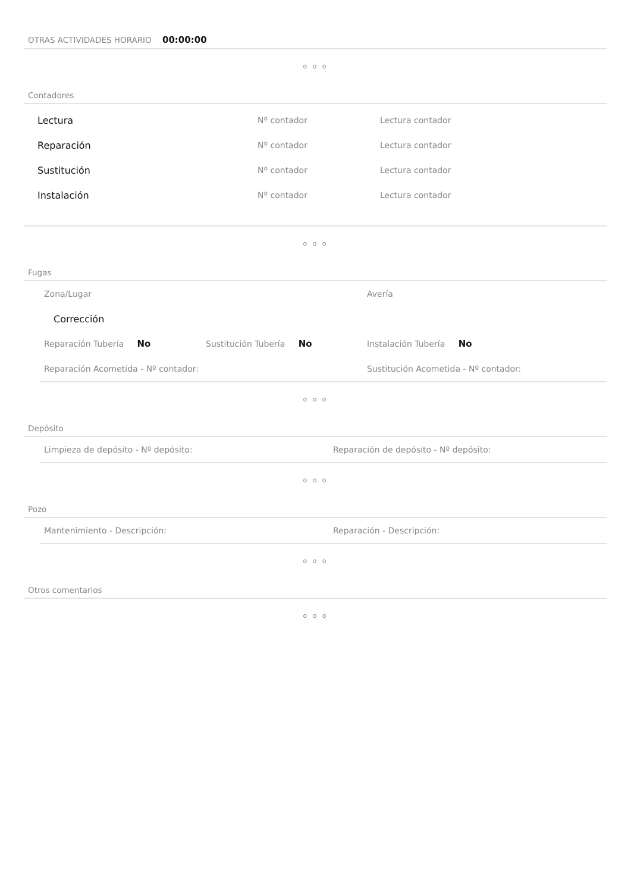OTRAS ACTIVIDADES HORARIO 00:00:00
o o o
Contadores
Lectura Nº contador Lectura contador
Reparación Nº contador Lectura contador
Sustitución Nº contador Lectura contador
Instalación Nº contador Lectura contador
o o o
Fugas
Zona/Lugar Avería
Corrección
Reparación Tubería No Sustitución Tubería No Instalación Tubería No
Reparación Acometida - Nº contador: Sustitución Acometida - Nº contador:
o o o
Depósito
Limpieza de depósito - Nº depósito: Reparación de depósito - Nº depósito:
o o o
Pozo
Mantenimiento - Descripción: Reparación - Descripción:
o o o
Otros comentarios
o o o